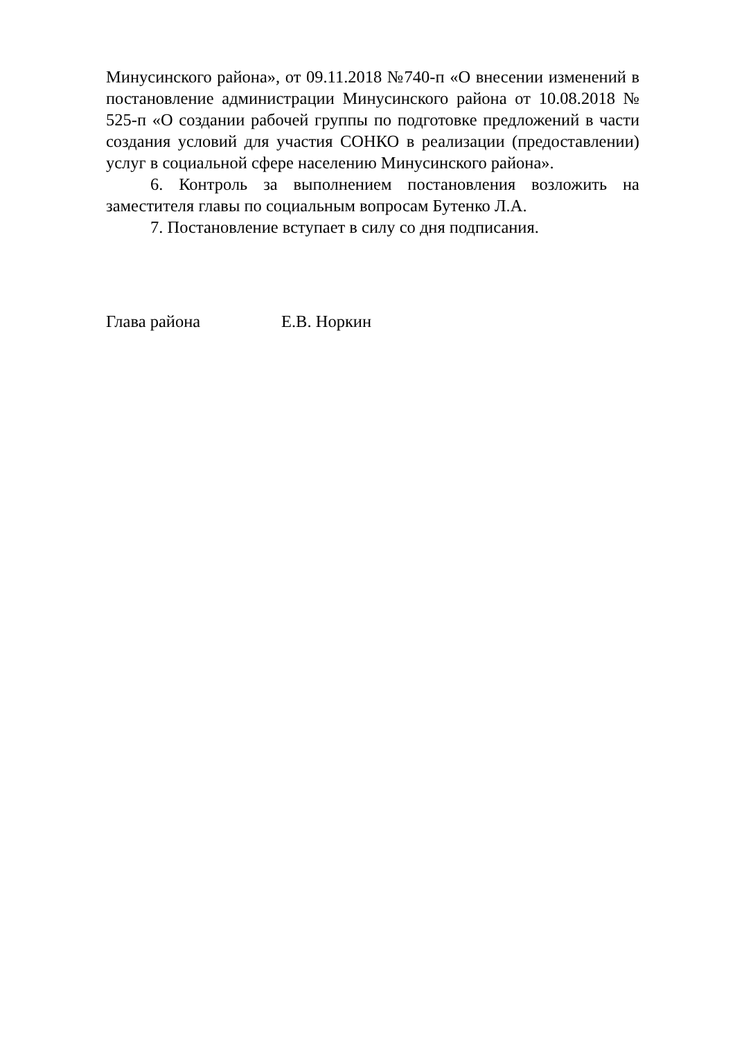Минусинского района», от 09.11.2018 №740-п «О внесении изменений в постановление администрации Минусинского района от 10.08.2018 № 525-п «О создании рабочей группы по подготовке предложений в части создания условий для участия СОНКО в реализации (предоставлении) услуг в социальной сфере населению Минусинского района».
6. Контроль за выполнением постановления возложить на заместителя главы по социальным вопросам Бутенко Л.А.
7. Постановление вступает в силу со дня подписания.
Глава района Е.В. Норкин